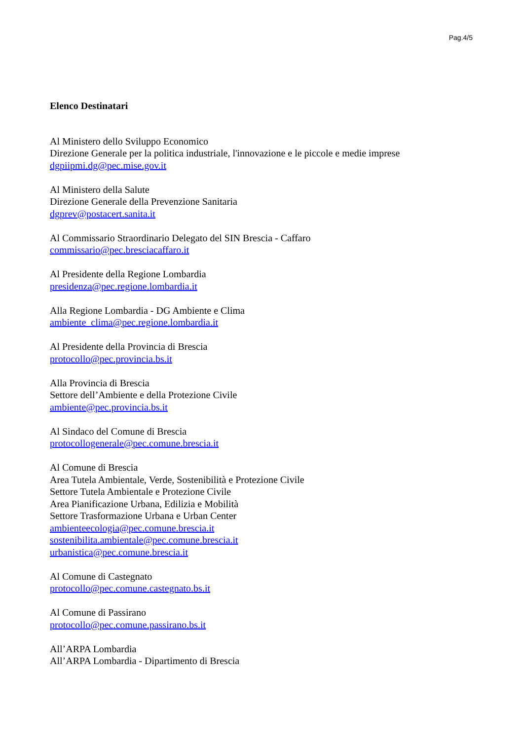Pag.4/5
Elenco Destinatari
Al Ministero dello Sviluppo Economico
Direzione Generale per la politica industriale, l'innovazione e le piccole e medie imprese
dgpiipmi.dg@pec.mise.gov.it
Al Ministero della Salute
Direzione Generale della Prevenzione Sanitaria
dgprev@postacert.sanita.it
Al Commissario Straordinario Delegato del SIN Brescia - Caffaro
commissario@pec.bresciacaffaro.it
Al Presidente della Regione Lombardia
presidenza@pec.regione.lombardia.it
Alla Regione Lombardia - DG Ambiente e Clima
ambiente_clima@pec.regione.lombardia.it
Al Presidente della Provincia di Brescia
protocollo@pec.provincia.bs.it
Alla Provincia di Brescia
Settore dell’Ambiente e della Protezione Civile
ambiente@pec.provincia.bs.it
Al Sindaco del Comune di Brescia
protocollogenerale@pec.comune.brescia.it
Al Comune di Brescia
Area Tutela Ambientale, Verde, Sostenibilità e Protezione Civile
Settore Tutela Ambientale e Protezione Civile
Area Pianificazione Urbana, Edilizia e Mobilità
Settore Trasformazione Urbana e Urban Center
ambienteecologia@pec.comune.brescia.it
sostenibilita.ambientale@pec.comune.brescia.it
urbanistica@pec.comune.brescia.it
Al Comune di Castegnato
protocollo@pec.comune.castegnato.bs.it
Al Comune di Passirano
protocollo@pec.comune.passirano.bs.it
All’ARPA Lombardia
All’ARPA Lombardia - Dipartimento di Brescia